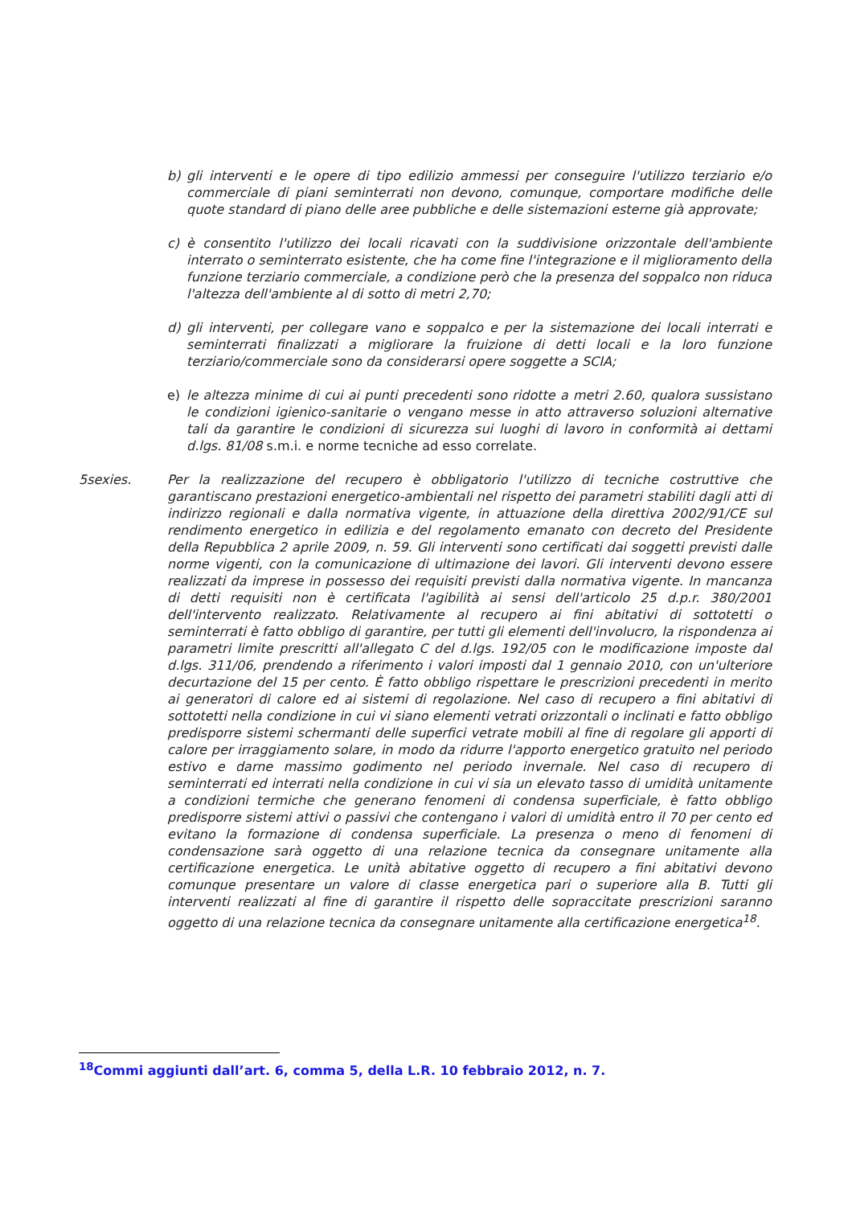b) gli interventi e le opere di tipo edilizio ammessi per conseguire l'utilizzo terziario e/o commerciale di piani seminterrati non devono, comunque, comportare modifiche delle quote standard di piano delle aree pubbliche e delle sistemazioni esterne già approvate;
c) è consentito l'utilizzo dei locali ricavati con la suddivisione orizzontale dell'ambiente interrato o seminterrato esistente, che ha come fine l'integrazione e il miglioramento della funzione terziario commerciale, a condizione però che la presenza del soppalco non riduca l'altezza dell'ambiente al di sotto di metri 2,70;
d) gli interventi, per collegare vano e soppalco e per la sistemazione dei locali interrati e seminterrati finalizzati a migliorare la fruizione di detti locali e la loro funzione terziario/commerciale sono da considerarsi opere soggette a SCIA;
e) le altezza minime di cui ai punti precedenti sono ridotte a metri 2.60, qualora sussistano le condizioni igienico-sanitarie o vengano messe in atto attraverso soluzioni alternative tali da garantire le condizioni di sicurezza sui luoghi di lavoro in conformità ai dettami d.lgs. 81/08 s.m.i. e norme tecniche ad esso correlate.
5sexies. Per la realizzazione del recupero è obbligatorio l'utilizzo di tecniche costruttive che garantiscano prestazioni energetico-ambientali nel rispetto dei parametri stabiliti dagli atti di indirizzo regionali e dalla normativa vigente, in attuazione della direttiva 2002/91/CE sul rendimento energetico in edilizia e del regolamento emanato con decreto del Presidente della Repubblica 2 aprile 2009, n. 59. Gli interventi sono certificati dai soggetti previsti dalle norme vigenti, con la comunicazione di ultimazione dei lavori. Gli interventi devono essere realizzati da imprese in possesso dei requisiti previsti dalla normativa vigente. In mancanza di detti requisiti non è certificata l'agibilità ai sensi dell'articolo 25 d.p.r. 380/2001 dell'intervento realizzato. Relativamente al recupero ai fini abitativi di sottotetti o seminterrati è fatto obbligo di garantire, per tutti gli elementi dell'involucro, la rispondenza ai parametri limite prescritti all'allegato C del d.lgs. 192/05 con le modificazione imposte dal d.lgs. 311/06, prendendo a riferimento i valori imposti dal 1 gennaio 2010, con un'ulteriore decurtazione del 15 per cento. È fatto obbligo rispettare le prescrizioni precedenti in merito ai generatori di calore ed ai sistemi di regolazione. Nel caso di recupero a fini abitativi di sottotetti nella condizione in cui vi siano elementi vetrati orizzontali o inclinati e fatto obbligo predisporre sistemi schermanti delle superfici vetrate mobili al fine di regolare gli apporti di calore per irraggiamento solare, in modo da ridurre l'apporto energetico gratuito nel periodo estivo e darne massimo godimento nel periodo invernale. Nel caso di recupero di seminterrati ed interrati nella condizione in cui vi sia un elevato tasso di umidità unitamente a condizioni termiche che generano fenomeni di condensa superficiale, è fatto obbligo predisporre sistemi attivi o passivi che contengano i valori di umidità entro il 70 per cento ed evitano la formazione di condensa superficiale. La presenza o meno di fenomeni di condensazione sarà oggetto di una relazione tecnica da consegnare unitamente alla certificazione energetica. Le unità abitative oggetto di recupero a fini abitativi devono comunque presentare un valore di classe energetica pari o superiore alla B. Tutti gli interventi realizzati al fine di garantire il rispetto delle sopraccitate prescrizioni saranno oggetto di una relazione tecnica da consegnare unitamente alla certificazione energetica<sup>18</sup>.
<sup>18</sup> Commi aggiunti dall’art. 6, comma 5, della L.R. 10 febbraio 2012, n. 7.